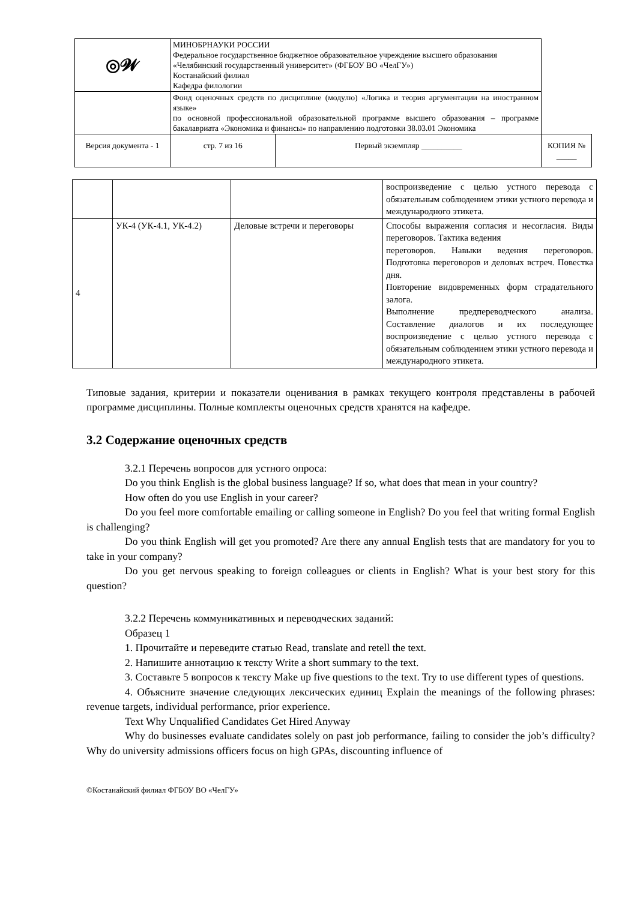| ◎𝓦 | МИНОБРНАУКИ РОССИИ Федеральное государственное бюджетное образовательное учреждение высшего образования «Челябинский государственный университет» (ФГБОУ ВО «ЧелГУ») Костанайский филиал Кафедра филологии | | | |
| | Фонд оценочных средств по дисциплине (модулю) «Логика и теория аргументации на иностранном языке» по основной профессиональной образовательной программе высшего образования – программе бакалавриата «Экономика и финансы» по направлению подготовки 38.03.01 Экономика | | | |
| Версия документа - 1 | | стр. 7 из 16 | Первый экземпляр __________ | КОПИЯ № _____ |
| | | | воспроизведение с целью устного перевода с обязательным соблюдением этики устного перевода и международного этикета. |
| 4 | УК-4 (УК-4.1, УК-4.2) | Деловые встречи и переговоры | Способы выражения согласия и несогласия. Виды переговоров. Тактика ведения переговоров. Навыки ведения переговоров. Подготовка переговоров и деловых встреч. Повестка дня. Повторение видовременных форм страдательного залога. Выполнение предпереводческого анализа. Составление диалогов и их последующее воспроизведение с целью устного перевода с обязательным соблюдением этики устного перевода и международного этикета. |
Типовые задания, критерии и показатели оценивания в рамках текущего контроля представлены в рабочей программе дисциплины. Полные комплекты оценочных средств хранятся на кафедре.
3.2 Содержание оценочных средств
3.2.1 Перечень вопросов для устного опроса:
Do you think English is the global business language? If so, what does that mean in your country?
How often do you use English in your career?
Do you feel more comfortable emailing or calling someone in English? Do you feel that writing formal English is challenging?
Do you think English will get you promoted? Are there any annual English tests that are mandatory for you to take in your company?
Do you get nervous speaking to foreign colleagues or clients in English? What is your best story for this question?
3.2.2 Перечень коммуникативных и переводческих заданий:
Образец 1
1. Прочитайте и переведите статью Read, translate and retell the text.
2. Напишите аннотацию к тексту Write a short summary to the text.
3. Составьте 5 вопросов к тексту Make up five questions to the text. Try to use different types of questions.
4. Объясните значение следующих лексических единиц Explain the meanings of the following phrases: revenue targets, individual performance, prior experience.
Text Why Unqualified Candidates Get Hired Anyway
Why do businesses evaluate candidates solely on past job performance, failing to consider the job’s difficulty? Why do university admissions officers focus on high GPAs, discounting influence of
©Костанайский филиал ФГБОУ ВО «ЧелГУ»